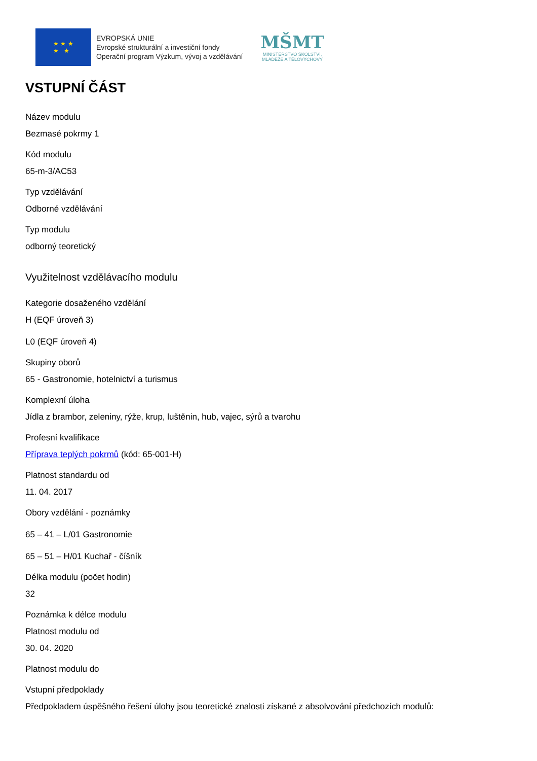★ ★ ★
★ ★
EVROPSKÁ UNIE
Evropské strukturální a investiční fondy
Operační program Výzkum, vývoj a vzdělávání
MŠMT
MINISTERSTVO ŠKOLSTVÍ,
MLÁDEŽE A TĚLOVÝCHOVY
VSTUPNÍ ČÁST
Název modulu
Bezmasé pokrmy 1
Kód modulu
65-m-3/AC53
Typ vzdělávání
Odborné vzdělávání
Typ modulu
odborný teoretický
Využitelnost vzdělávacího modulu
Kategorie dosaženého vzdělání
H (EQF úroveň 3)
L0 (EQF úroveň 4)
Skupiny oborů
65 - Gastronomie, hotelnictví a turismus
Komplexní úloha
Jídla z brambor, zeleniny, rýže, krup, luštěnin, hub, vajec, sýrů a tvarohu
Profesní kvalifikace
Příprava teplých pokrmů (kód: 65-001-H)
Platnost standardu od
11. 04. 2017
Obory vzdělání - poznámky
65 – 41 – L/01 Gastronomie
65 – 51 – H/01 Kuchař - číšník
Délka modulu (počet hodin)
32
Poznámka k délce modulu
Platnost modulu od
30. 04. 2020
Platnost modulu do
Vstupní předpoklady
Předpokladem úspěšného řešení úlohy jsou teoretické znalosti získané z absolvování předchozích modulů: